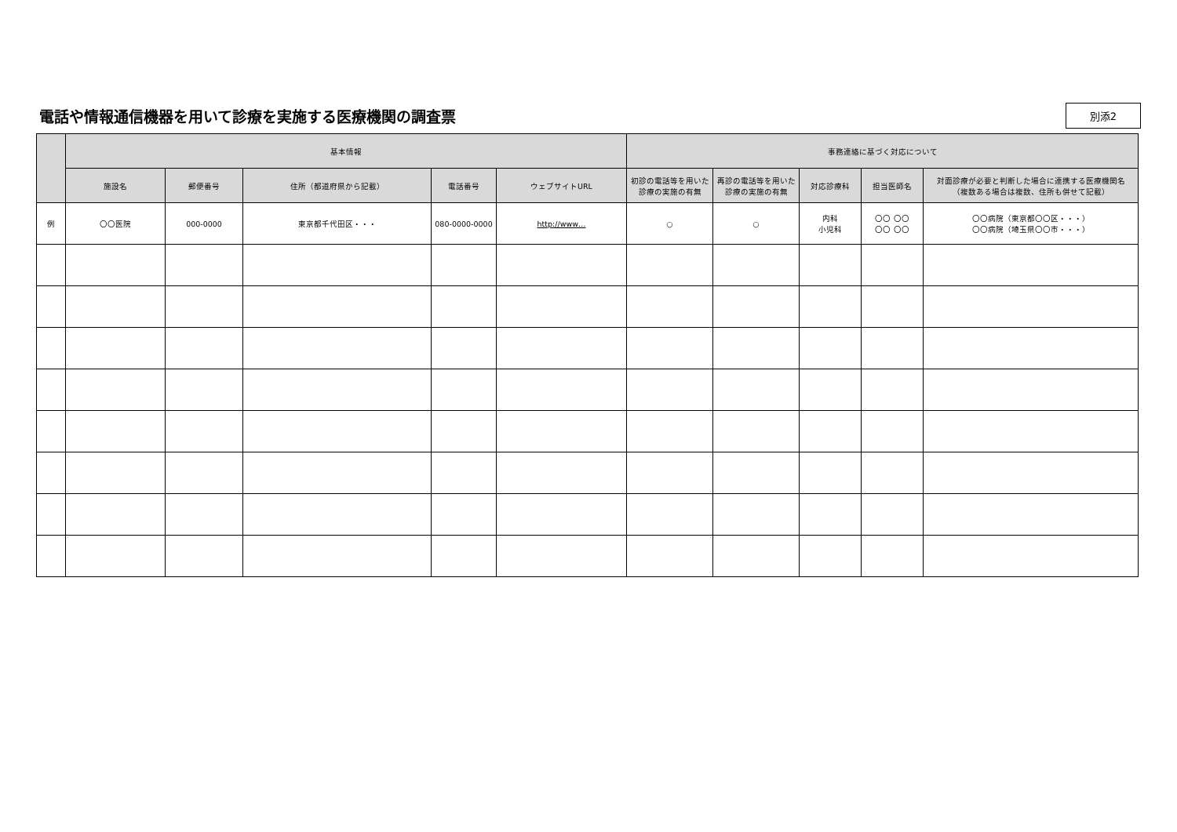電話や情報通信機器を用いて診療を実施する医療機関の調査票
別添2
| | 基本情報 | | | | | 事務連絡に基づく対応について | | | | |
| --- | --- | --- | --- | --- | --- | --- | --- | --- | --- | --- |
| | 施設名 | 郵便番号 | 住所（都道府県から記載） | 電話番号 | ウェブサイトURL | 初診の電話等を用いた診療の実施の有無 | 再診の電話等を用いた診療の実施の有無 | 対応診療科 | 担当医師名 | 対面診療が必要と判断した場合に連携する医療機関名 （複数ある場合は複数、住所も併せて記載） |
| 例 | 〇〇医院 | 000-0000 | 東京都千代田区・・・ | 080-0000-0000 | http://www… | ○ | ○ | 内科 小児科 | 〇〇 〇〇 〇〇 〇〇 | 〇〇病院（東京都〇〇区・・・） 〇〇病院（埼玉県〇〇市・・・） |